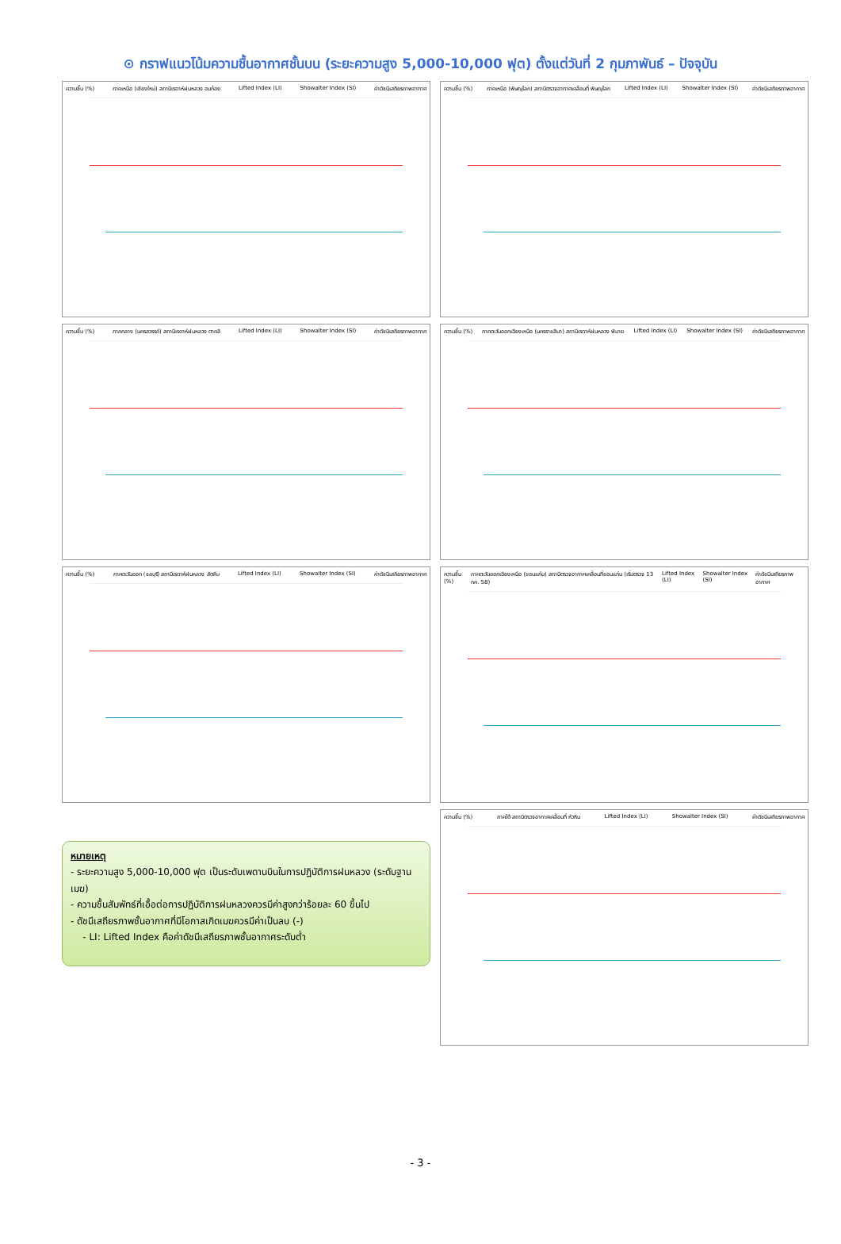⊙ กราฟแนวโน้มความชื้นอากาศชั้นบน (ระยะความสูง 5,000-10,000 ฟุต) ตั้งแต่วันที่ 2 กุมภาพันธ์ – ปัจจุบัน
ความชื้น (%) ภาคเหนือ (เชียงใหม่) สถานีเรดาห์ฝนหลวง อมก๋อย Lifted Index (LI) Showalter Index (SI) ค่าดัชนีเสถียรภาพอากาศ
ความชื้น (%) ภาคเหนือ (พิษณุโลก) สถานีตรวจอากาศเคลื่อนที่ พิษณุโลก Lifted Index (LI) Showalter Index (SI) ค่าดัชนีเสถียรภาพอากาศ
ความชื้น (%) ภาคกลาง (นครสวรรค์) สถานีเรดาห์ฝนหลวง ตาคลี Lifted Index (LI) Showalter Index (SI) ค่าดัชนีเสถียรภาพอากาศ
ความชื้น (%) ภาคตะวันออกเฉียงเหนือ (นครราชสีมา) สถานีเรดาห์ฝนหลวง พิมาย Lifted Index (LI) Showalter Index (SI) ค่าดัชนีเสถียรภาพอากาศ
ความชื้น (%) ภาคตะวันออก (ชลบุรี) สถานีเรดาห์ฝนหลวง สัตหีบ Lifted Index (LI) Showalter Index (SI) ค่าดัชนีเสถียรภาพอากาศ
ความชื้น (%) ภาคตะวันออกเฉียงเหนือ (ขอนแก่น) สถานีตรวจอากาศเคลื่อนที่ขอนแก่น (เริ่มตรวจ 13 กค. 58) Lifted Index (LI) Showalter Index (SI) ค่าดัชนีเสถียรภาพอากาศ
หมายเหตุ
- ระยะความสูง 5,000-10,000 ฟุต เป็นระดับเพดานบินในการปฏิบัติการฝนหลวง (ระดับฐานเมฆ)
- ความชื้นสัมพัทธ์ที่เอื้อต่อการปฏิบัติการฝนหลวงควรมีค่าสูงกว่าร้อยละ 60 ขึ้นไป
- ดัชนีเสถียรภาพชั้นอากาศที่มีโอกาสเกิดเมฆควรมีค่าเป็นลบ (-)
- LI: Lifted Index คือค่าดัชนีเสถียรภาพชั้นอากาศระดับต่ำ
ความชื้น (%) ภาคใต้ สถานีตรวจอากาศเคลื่อนที่ หัวหิน Lifted Index (LI) Showalter Index (SI) ค่าดัชนีเสถียรภาพอากาศ
- 3 -